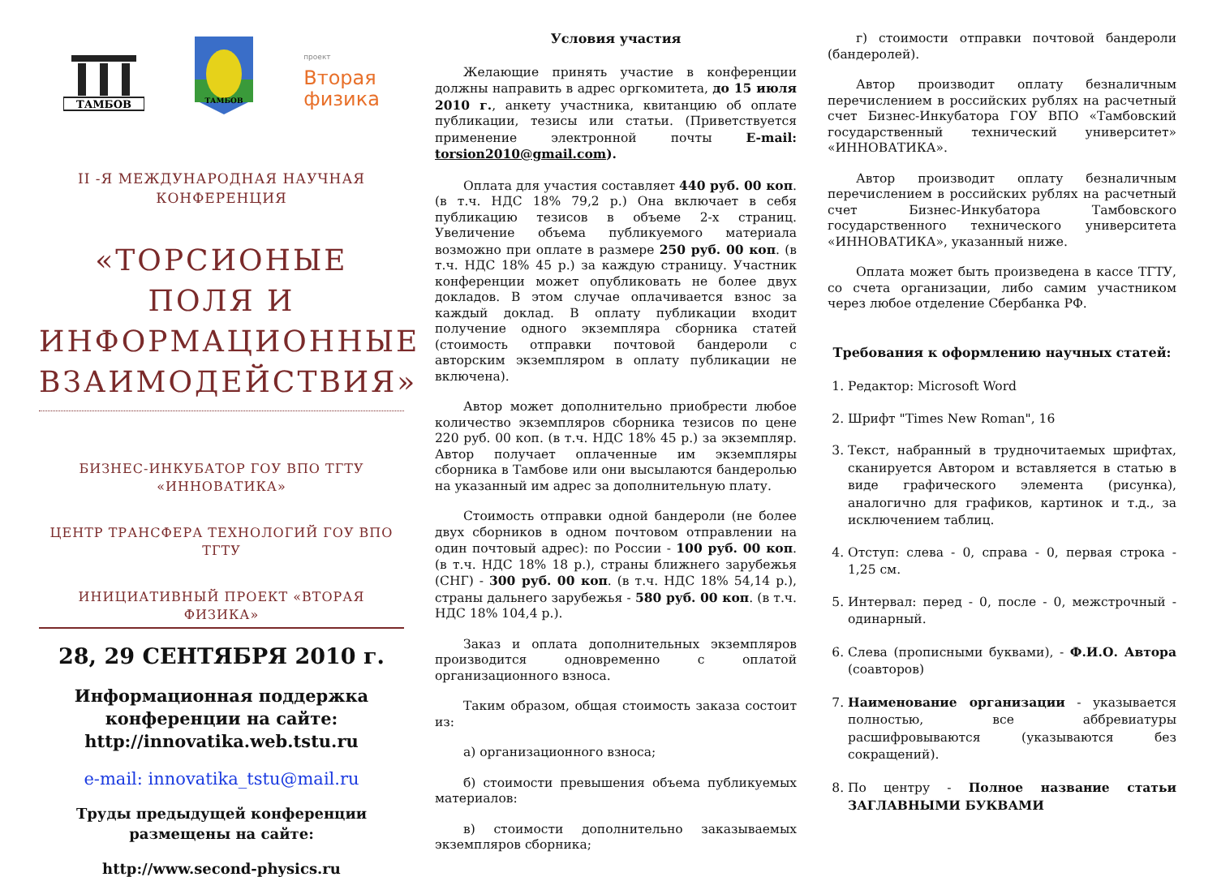ТАМБОВ
ТАМБОВ
проект
Вторая
физика
II -Я МЕЖДУНАРОДНАЯ НАУЧНАЯ КОНФЕРЕНЦИЯ
«ТОРСИОНЫЕ ПОЛЯ И ИНФОРМАЦИОННЫЕ ВЗАИМОДЕЙСТВИЯ»
БИЗНЕС-ИНКУБАТОР ГОУ ВПО ТГТУ «ИННОВАТИКА»
ЦЕНТР ТРАНСФЕРА ТЕХНОЛОГИЙ ГОУ ВПО ТГТУ
ИНИЦИАТИВНЫЙ ПРОЕКТ «ВТОРАЯ ФИЗИКА»
28, 29 СЕНТЯБРЯ 2010 г.
Информационная поддержка конференции на сайте: http://innovatika.web.tstu.ru
e-mail: innovatika_tstu@mail.ru
Труды предыдущей конференции размещены на сайте:
http://www.second-physics.ru
Условия участия
Желающие принять участие в конференции должны направить в адрес оргкомитета, до 15 июля 2010 г., анкету участника, квитанцию об оплате публикации, тезисы или статьи. (Приветствуется применение электронной почты E-mail: torsion2010@gmail.com).
Оплата для участия составляет 440 руб. 00 коп. (в т.ч. НДС 18% 79,2 р.) Она включает в себя публикацию тезисов в объеме 2-х страниц. Увеличение объема публикуемого материала возможно при оплате в размере 250 руб. 00 коп. (в т.ч. НДС 18% 45 р.) за каждую страницу. Участник конференции может опубликовать не более двух докладов. В этом случае оплачивается взнос за каждый доклад. В оплату публикации входит получение одного экземпляра сборника статей (стоимость отправки почтовой бандероли с авторским экземпляром в оплату публикации не включена).
Автор может дополнительно приобрести любое количество экземпляров сборника тезисов по цене 220 руб. 00 коп. (в т.ч. НДС 18% 45 р.) за экземпляр. Автор получает оплаченные им экземпляры сборника в Тамбове или они высылаются бандеролью на указанный им адрес за дополнительную плату.
Стоимость отправки одной бандероли (не более двух сборников в одном почтовом отправлении на один почтовый адрес): по России - 100 руб. 00 коп. (в т.ч. НДС 18% 18 р.), страны ближнего зарубежья (СНГ) - 300 руб. 00 коп. (в т.ч. НДС 18% 54,14 р.), страны дальнего зарубежья - 580 руб. 00 коп. (в т.ч. НДС 18% 104,4 р.).
Заказ и оплата дополнительных экземпляров производится одновременно с оплатой организационного взноса.
Таким образом, общая стоимость заказа состоит из:
а) организационного взноса;
б) стоимости превышения объема публикуемых материалов:
в) стоимости дополнительно заказываемых экземпляров сборника;
г) стоимости отправки почтовой бандероли (бандеролей).
Автор производит оплату безналичным перечислением в российских рублях на расчетный счет Бизнес-Инкубатора ГОУ ВПО «Тамбовский государственный технический университет» «ИННОВАТИКА».
Автор производит оплату безналичным перечислением в российских рублях на расчетный счет Бизнес-Инкубатора Тамбовского государственного технического университета «ИННОВАТИКА», указанный ниже.
Оплата может быть произведена в кассе ТГТУ, со счета организации, либо самим участником через любое отделение Сбербанка РФ.
Требования к оформлению научных статей:
1. Редактор: Microsoft Word
2. Шрифт "Times New Roman", 16
3. Текст, набранный в трудночитаемых шрифтах, сканируется Автором и вставляется в статью в виде графического элемента (рисунка), аналогично для графиков, картинок и т.д., за исключением таблиц.
4. Отступ: слева - 0, справа - 0, первая строка - 1,25 см.
5. Интервал: перед - 0, после - 0, межстрочный - одинарный.
6. Слева (прописными буквами), - Ф.И.О. Автора (соавторов)
7. Наименование организации - указывается полностью, все аббревиатуры расшифровываются (указываются без сокращений).
8. По центру - Полное название статьи ЗАГЛАВНЫМИ БУКВАМИ